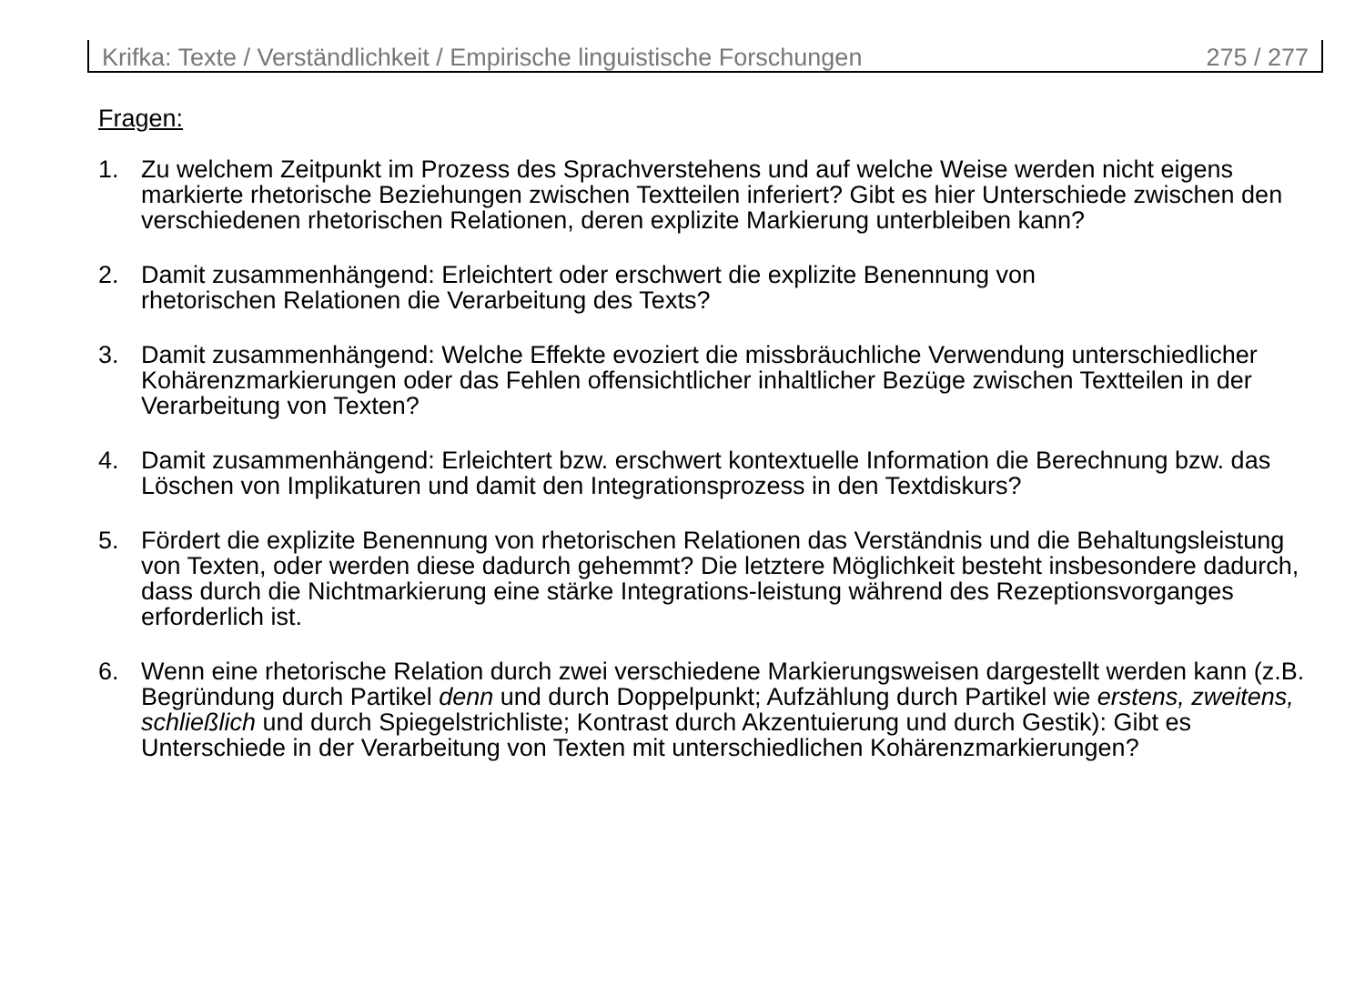Krifka: Texte / Verständlichkeit / Empirische linguistische Forschungen 275 / 277
Fragen:
1. Zu welchem Zeitpunkt im Prozess des Sprachverstehens und auf welche Weise werden nicht eigens markierte rhetorische Beziehungen zwischen Textteilen inferiert? Gibt es hier Unterschiede zwischen den verschiedenen rhetorischen Relationen, deren explizite Markierung unterbleiben kann?
2. Damit zusammenhängend: Erleichtert oder erschwert die explizite Benennung von
rhetorischen Relationen die Verarbeitung des Texts?
3. Damit zusammenhängend: Welche Effekte evoziert die missbräuchliche Verwendung unterschiedlicher Kohärenzmarkierungen oder das Fehlen offensichtlicher inhaltlicher Bezüge zwischen Textteilen in der Verarbeitung von Texten?
4. Damit zusammenhängend: Erleichtert bzw. erschwert kontextuelle Information die Berechnung bzw. das Löschen von Implikaturen und damit den Integrationsprozess in den Textdiskurs?
5. Fördert die explizite Benennung von rhetorischen Relationen das Verständnis und die Behaltungsleistung von Texten, oder werden diese dadurch gehemmt? Die letztere Möglichkeit besteht insbesondere dadurch, dass durch die Nichtmarkierung eine stärke Integrations-leistung während des Rezeptionsvorganges erforderlich ist.
6. Wenn eine rhetorische Relation durch zwei verschiedene Markierungsweisen dargestellt werden kann (z.B. Begründung durch Partikel denn und durch Doppelpunkt; Aufzählung durch Partikel wie erstens, zweitens, schließlich und durch Spiegelstrichliste; Kontrast durch Akzentuierung und durch Gestik): Gibt es Unterschiede in der Verarbeitung von Texten mit unterschiedlichen Kohärenzmarkierungen?